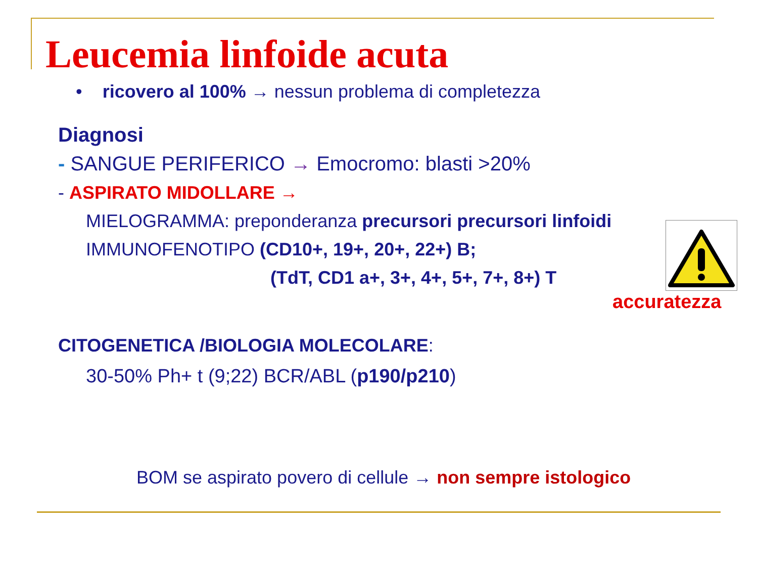Leucemia linfoide acuta
• ricovero al 100% → nessun problema di completezza
Diagnosi
- SANGUE PERIFERICO → Emocromo: blasti >20%
- ASPIRATO MIDOLLARE →
MIELOGRAMMA: preponderanza precursori precursori linfoidi
IMMUNOFENOTIPO (CD10+, 19+, 20+, 22+) B;
(TdT, CD1 a+, 3+, 4+, 5+, 7+, 8+) T
CITOGENETICA /BIOLOGIA MOLECOLARE:
30-50% Ph+ t (9;22) BCR/ABL (p190/p210)
BOM se aspirato povero di cellule → non sempre istologico
accuratezza